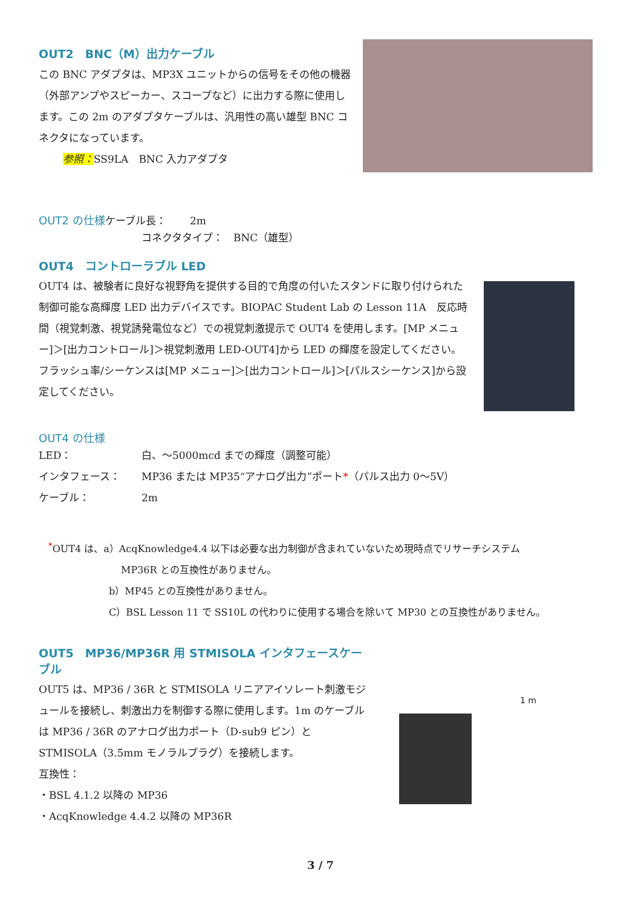OUT2　BNC（M）出力ケーブル
この BNC アダプタは、MP3X ユニットからの信号をその他の機器（外部アンプやスピーカー、スコープなど）に出力する際に使用します。この 2m のアダプタケーブルは、汎用性の高い雄型 BNC コネクタになっています。
参照：SS9LA　BNC 入力アダプタ
OUT2 の仕様
ケーブル長：　　 2m
コネクタタイプ：　BNC（雄型）
OUT4　コントローラブル LED
OUT4 は、被験者に良好な視野角を提供する目的で角度の付いたスタンドに取り付けられた制御可能な高輝度 LED 出力デバイスです。BIOPAC Student Lab の Lesson 11A　反応時間（視覚刺激、視覚誘発電位など）での視覚刺激提示で OUT4 を使用します。[MP メニュー]＞[出力コントロール]＞視覚刺激用 LED-OUT4]から LED の輝度を設定してください。フラッシュ率/シーケンスは[MP メニュー]＞[出力コントロール]＞[パルスシーケンス]から設定してください。
OUT4 の仕様
LED： 白、～5000mcd までの輝度（調整可能）
インタフェース： MP36 または MP35“アナログ出力”ポート*（パルス出力 0～5V）
ケーブル： 2m
<sup>*</sup> OUT4 は、a）AcqKnowledge4.4 以下は必要な出力制御が含まれていないため現時点でリサーチシステム
MP36R との互換性がありません。
b）MP45 との互換性がありません。
C）BSL Lesson 11 で SS10L の代わりに使用する場合を除いて MP30 との互換性がありません。
OUT5　MP36/MP36R 用 STMISOLA インタフェースケーブル
OUT5 は、MP36 / 36R と STMISOLA リニアアイソレート刺激モジュールを接続し、刺激出力を制御する際に使用します。1m のケーブルは MP36 / 36R のアナログ出力ポート（D-sub9 ピン）と STMISOLA（3.5mm モノラルプラグ）を接続します。
互換性：
・BSL 4.1.2 以降の MP36
・AcqKnowledge 4.4.2 以降の MP36R
1 m
3 / 7